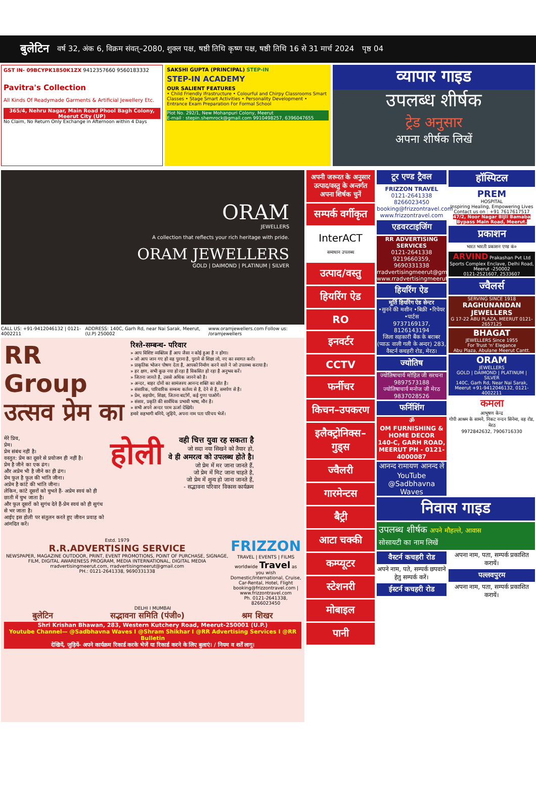बुलेटिन वर्ष 32, अंक 6, विक्रम संवत्–2080, शुक्ल पक्ष, षष्ठी तिथि कृष्ण पक्ष, षष्ठी तिथि 16 से 31 मार्च 2024 पृष्ठ 04
GST IN- 09BCYPK1850K1ZX 9412357660 9560183332
Pavitra's Collection
All Kinds Of Readymade Garments & Artificial Jewellery Etc.
365/4, Nehru Nagar, Main Road Phool Bagh Colony, Meerut City (UP)
No Claim, No Return Only Exchange in Afternoon within 4 Days
SAKSHI GUPTA (PRINCIPAL) STEP-IN
STEP-IN ACADEMY
OUR SALIENT FEATURES
• Child Friendly Ifrastructure • Colourful and Chirpy Classrooms Smart Classes • Stage Smart Activities • Personality Development • Entrance Exam Preparation For Formal School
Plot No. 292/1, New Mohanpuri Colony, Meerut
E-mail : stepin.shemrock@gmail.com 9910498257, 6396047655
व्यापार गाइड
उपलब्ध शीर्षक
ट्रेड अनुसार
अपना शीर्षक लिखें
ORAM
JEWELLERS
A collection that reflects your rich heritage with pride.
ORAM JEWELLERS
GOLD | DAIMOND | PLATINUM | SILVER
CALL US: +91-9412046132 | 0121-4002211 ADDRESS: 140C, Garh Rd, near Nai Sarak, Meerut, (U.P) 250002 www.oramjewellers.com Follow us: /oramjewellers
RR Group
उत्सव प्रेम का
रिश्ते-सम्बन्ध- परिवार
» आप विशिष्ट व्यक्तित्व हैं आप जैसा न कोई हुआ है न होगा।
» जो आप जान गए हो वह पुराना है, पुराने से शिक्षा लो, नए का स्वागत करो।
» प्राकृतिक भोजन पोषण देता है, आपको निर्माण करने वाले ने जो उपलब्ध कराया है।
» हर क्षण, सभी कुछ नया हो रहा है विकसित हो रहा है अनुभव करें।
» जितना जानते है, उससे अधिक जानने को है।
» अन्दर, बाहर दोनों का सामंजस्य आनन्द शक्ति का स्रोत है।
» संसारिक, पारिवारिक सम्बन्ध कर्तव्य से है, देने से है, समर्पण से है।
» प्रेम, सहयोग, शिक्षा, जितना बाटोगें, कई गुणा पाओगें।
» संसार, प्रकृति की सार्वधिक प्रभावी भाषा, मौन है।
» सभी अपने अन्दर परम ऊर्जा देखिये।
हमारे सहभागी बनिये, जुड़िये, अपना नाम पता परिचय भेजें।
मेरे प्रिय,
प्रेम।
प्रेम संबंध नहीं है।
वस्तुत: प्रेम का दूसरे से प्रयोजन ही नहीं है।
प्रेम है जीने का एक ढंग।
और अप्रेम भी है जीने का ही ढंग।
प्रेम फूल है फूल की भांति जीना।
अप्रेम है कांटे की भांति जीना।
लेकिन, कांटे दूसरों को चुभते हैं- अप्रेम स्वयं को ही छाती में चुभ जाता है।
और फूल दूसरों को सुगंध देते हैं-प्रेम स्वयं को ही सुगंध से भर जाता है।
आईए इस होली पर संतुलन करते हुए जीवन प्रवाह को आंनदित करें।
होली
वही चित्त युवा रह सकता है
जो सदा नया सिखने को तैयार हो,
वे ही अमरत्व को उपलब्ध होते है।
जो प्रेम में मर जाना जानते हैं,
जो प्रेम में मिट जाना चाहते है,
जो प्रेम में शुन्य हो जाना जानते हैं,
- सद्भावना परिवार विकास कार्यक्रम
Estd. 1979
R.R.ADVERTISING SERVICE
NEWSPAPER, MAGAZINE OUTDOOR, PRINT, EVENT PROMOTIONS, POINT OF PURCHASE, SIGNAGE, FILM, DIGITAL AWARENESS PROGRAM, MEDIA INTERNATIONAL, DIGITAL MEDIA
rradvertisingmeerut.com, rradvertisingmeerut@gmail.com
PH.: 0121-2641338, 9690331338
FRIZZON
TRAVEL | EVENTS | FILMS
worldwide Travel as you wish
Domestic/International, Cruise, Car-Rental, Hotel, Flight
booking@frizzontravel.com | www.frizzontravel.com
Ph. 0121-2641338, 8266023450
DELHI I MUMBAI
बुलेटिन सद्भावना समिति (पंजी०) श्रम शिखर
Shri Krishan Bhawan, 283, Western Kutchery Road, Meerut-250001 (U.P.)
Youtube Channel— @Sadbhavna Waves I @Shram Shikhar I @RR Advertising Services I @RR Bulletin
देखियें, जुड़ियें- अपने कार्यक्रम रिकार्ड करके भेजें या रिकार्ड करने के लिए बुलाएं। / नियम व शर्तें लागू।
अपनी जरूरत के अनुसार उत्पाद/वस्तु के अन्तर्गत अपना शिर्षक चुनें
सम्पर्क वर्गीकृत
InterACT
समाधान उपलब्ध
उत्पाद/वस्तु
हियरिंग ऐड
RO
इनवर्टर
CCTV
फर्नीचर
किचन–उपकरण
इलैक्ट्रोनिक्स–गुड्स
ज्वैलरी
गारमेन्टस
बैट्री
आटा चक्की
कम्प्यूटर
स्टेशनरी
मोबाइल
पानी
टूर एण्ड ट्रैवल
FRIZZON TRAVEL
0121-2641338
8266023450
booking@frizzontravel.com
www.frizzontravel.com
एडवरटाइजिंग
RR ADVERTISING SERVICES
0121-2641338
9219660359, 9690331338
rradvertisingmeerut@gmail.com
www.rradvertisingmeerut.com
हियरिंग ऐड
मूर्ति हियरिंग ऐड सेन्टर
•सुनने की मशीन •बिक्री •रिपेयर •पार्टस
9737169137, 8126143194
जिला सहकारी बैंक के बराबर (प्याऊ वाली गली के अन्दर) 283, वैस्टर्न कचहरी रोड, मेरठ।
ज्योतिष
ज्योतिषाचार्य मोहित जी सरधना
9897573188
ज्योतिषाचार्य मनोज जी मेरठ
9837028526
फर्निशिंग
ॐ
OM FURNISHING & HOME DECOR
140-C, GARH ROAD, MEERUT PH - 0121-4000087
आनन्द रामायण आनन्द लें
YouTube
@Sadbhavna Waves
हॉस्पिटल
PREM
HOSPITAL
Inspiring Healing, Empowering Lives
Contact us on : +91 7617617517
47/2, Noor Nagar Bijli Bamaba Bypass Main Road, Meerut.
प्रकाशन
भारत भारती प्रकाशन एण्ड कं०
ARVIND Prakashan Pvt Ltd
Sports Complex Enclave, Delhi Road, Meerut -250002
0121-2521607, 2533607
ज्वैलर्स
SERVING SINCE 1918
RAGHUNANDAN JEWELLERS
G 17-22 ABU PLAZA, MEERUT 0121-2657125
BHAGAT
JEWELLERS Since 1955
For Trust 'n' Elegance
Abu Plaza, Abulane Meerut Cantt.
ORAM
JEWELLERS
GOLD | DAIMOND | PLATINUM | SILVER
140C, Garh Rd, Near Nai Sarak, Meerut +91-9412046132, 0121-4002211
कमला
आभूषण केन्द्र
गोपी आश्रम के सामने, निकट नन्दन सिनेमा, वह रोड, मेरठ
9972842632, 7906716330
निवास गाइड
उपलब्ध शीर्षक अपने मौहल्ले, आवास
सोसायटी का नाम लिखें
वैस्टर्न कचहरी रोड
अपने नाम, पते, सम्पर्क छपवाने हेतु सम्पर्क करें।
ईस्टर्न कचहरी रोड
अपना नाम, पता, सम्पर्क प्रकाशित करायें।
पल्लवपुरम
अपना नाम, पता, सम्पर्क प्रकाशित करायें।